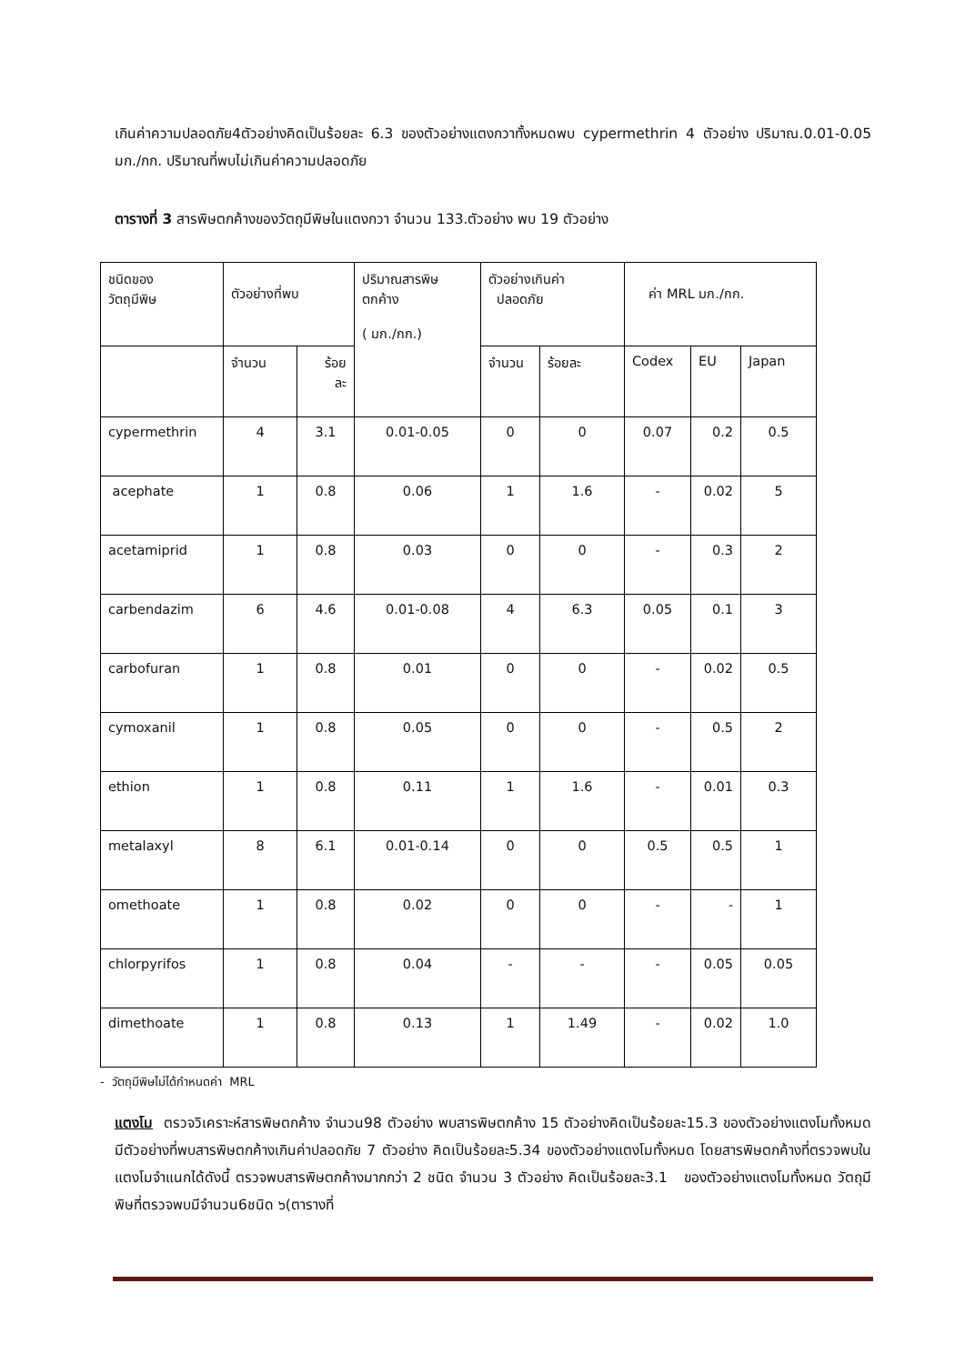เกินค่าความปลอดภัย4ตัวอย่างคิดเป็นร้อยละ 6.3 ของตัวอย่างแตงกวาทั้งหมดพบ cypermethrin 4 ตัวอย่าง ปริมาณ.0.01-0.05 มก./กก. ปริมาณที่พบไม่เกินค่าความปลอดภัย
ตารางที่ 3 สารพิษตกค้างของวัตถุมีพิษในแตงกวา จำนวน 133.ตัวอย่าง พบ 19 ตัวอย่าง
| ชนิดของ วัตถุมีพิษ | ตัวอย่างที่พบ | | ปริมาณสารพิษ ตกค้าง ( มก./กก.) | ตัวอย่างเกินค่า ปลอดภัย | | ค่า MRL มก./กก. | | |
| | จำนวน | ร้อย ละ | | จำนวน | ร้อยละ | Codex | EU | Japan |
| cypermethrin | 4 | 3.1 | 0.01-0.05 | 0 | 0 | 0.07 | 0.2 | 0.5 |
| acephate | 1 | 0.8 | 0.06 | 1 | 1.6 | - | 0.02 | 5 |
| acetamiprid | 1 | 0.8 | 0.03 | 0 | 0 | - | 0.3 | 2 |
| carbendazim | 6 | 4.6 | 0.01-0.08 | 4 | 6.3 | 0.05 | 0.1 | 3 |
| carbofuran | 1 | 0.8 | 0.01 | 0 | 0 | - | 0.02 | 0.5 |
| cymoxanil | 1 | 0.8 | 0.05 | 0 | 0 | - | 0.5 | 2 |
| ethion | 1 | 0.8 | 0.11 | 1 | 1.6 | - | 0.01 | 0.3 |
| metalaxyl | 8 | 6.1 | 0.01-0.14 | 0 | 0 | 0.5 | 0.5 | 1 |
| omethoate | 1 | 0.8 | 0.02 | 0 | 0 | - | - | 1 |
| chlorpyrifos | 1 | 0.8 | 0.04 | - | - | - | 0.05 | 0.05 |
| dimethoate | 1 | 0.8 | 0.13 | 1 | 1.49 | - | 0.02 | 1.0 |
- วัตถุมีพิษไม่ได้กำหนดค่า MRL
แตงโม ตรวจวิเคราะห์สารพิษตกค้าง จำนวน98 ตัวอย่าง พบสารพิษตกค้าง 15 ตัวอย่างคิดเป็นร้อยละ15.3 ของตัวอย่างแตงโมทั้งหมด มีตัวอย่างที่พบสารพิษตกค้างเกินค่าปลอดภัย 7 ตัวอย่าง คิดเป็นร้อยละ5.34 ของตัวอย่างแตงโมทั้งหมด โดยสารพิษตกค้างที่ตรวจพบในแตงโมจำแนกได้ดังนี้ ตรวจพบสารพิษตกค้างมากกว่า 2 ชนิด จำนวน 3 ตัวอย่าง คิดเป็นร้อยละ3.1 ของตัวอย่างแตงโมทั้งหมด วัตถุมีพิษที่ตรวจพบมีจำนวน6ชนิด ๖(ตารางที่